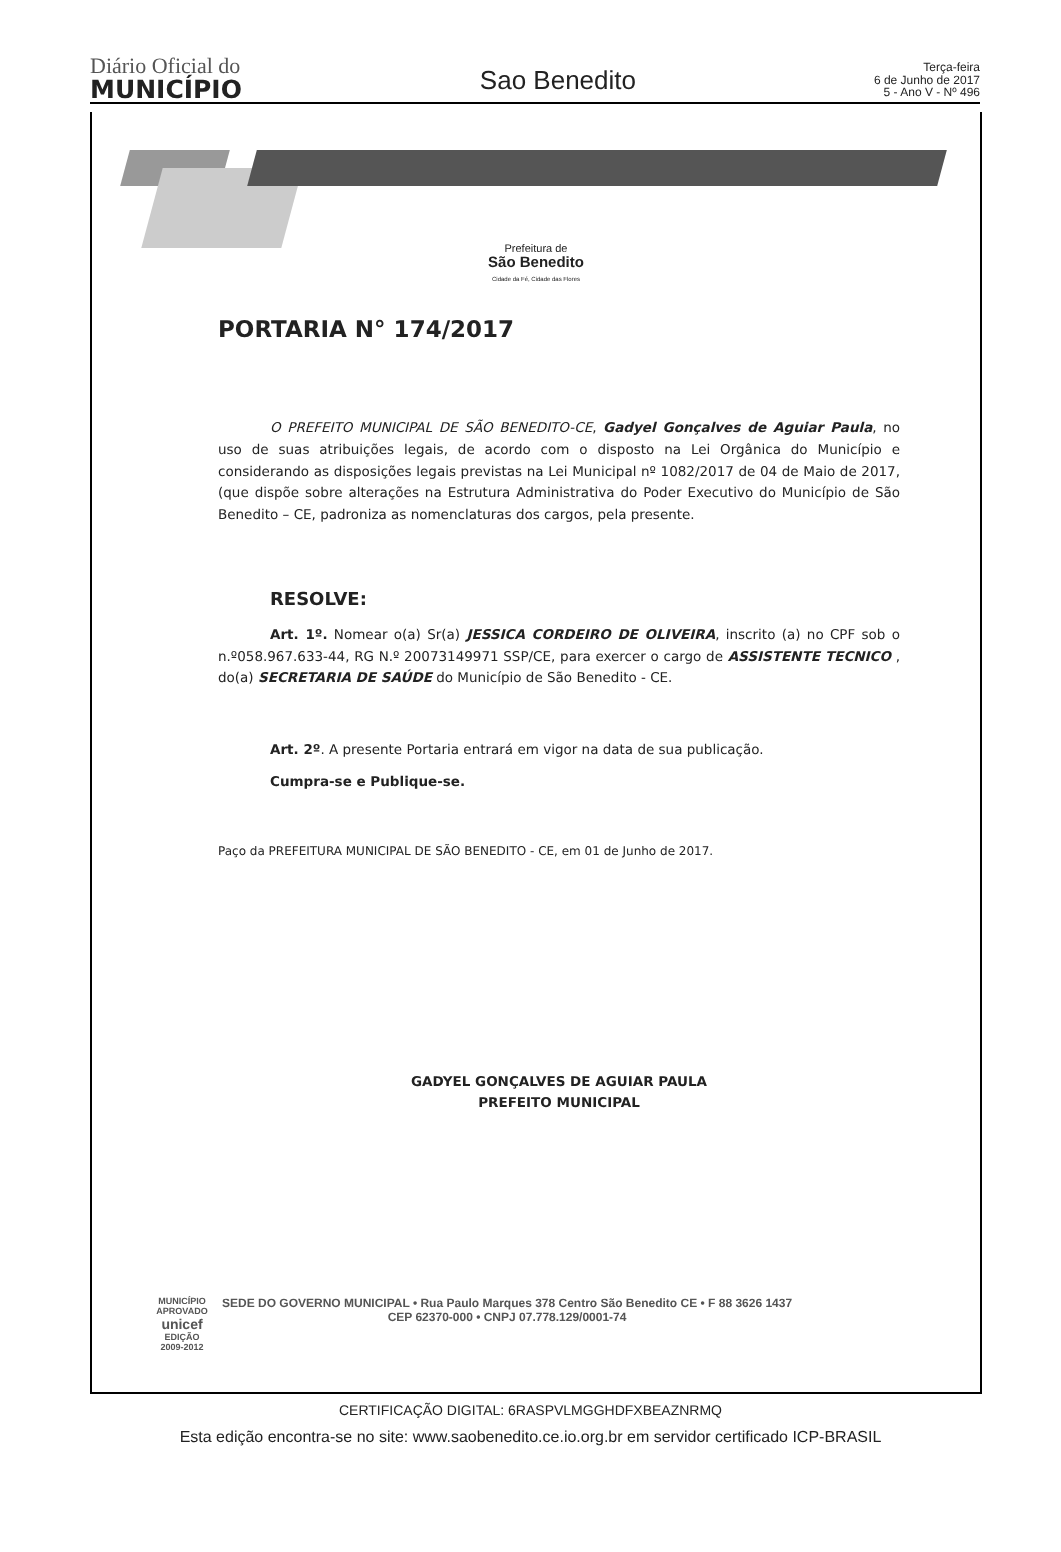Diário Oficial do
MUNICÍPIO
Sao Benedito
Terça-feira
6 de Junho de 2017
5 - Ano V - Nº 496
Prefeitura de
São Benedito
Cidade da Fé, Cidade das Flores
PORTARIA N° 174/2017
O PREFEITO MUNICIPAL DE SÃO BENEDITO-CE, Gadyel Gonçalves de Aguiar Paula, no uso de suas atribuições legais, de acordo com o disposto na Lei Orgânica do Município e considerando as disposições legais previstas na Lei Municipal nº 1082/2017 de 04 de Maio de 2017, (que dispõe sobre alterações na Estrutura Administrativa do Poder Executivo do Município de São Benedito – CE, padroniza as nomenclaturas dos cargos, pela presente.
RESOLVE:
Art. 1º. Nomear o(a) Sr(a) JESSICA CORDEIRO DE OLIVEIRA, inscrito (a) no CPF sob o n.º058.967.633-44, RG N.º 20073149971 SSP/CE, para exercer o cargo de ASSISTENTE TECNICO , do(a) SECRETARIA DE SAÚDE do Município de São Benedito - CE.
Art. 2º. A presente Portaria entrará em vigor na data de sua publicação.
Cumpra-se e Publique-se.
Paço da PREFEITURA MUNICIPAL DE SÃO BENEDITO - CE, em 01 de Junho de 2017.
GADYEL GONÇALVES DE AGUIAR PAULA
PREFEITO MUNICIPAL
MUNICÍPIO APROVADO
unicef
EDIÇÃO 2009-2012
SEDE DO GOVERNO MUNICIPAL • Rua Paulo Marques 378 Centro São Benedito CE • F 88 3626 1437
CEP 62370-000 • CNPJ 07.778.129/0001-74
CERTIFICAÇÃO DIGITAL: 6RASPVLMGGHDFXBEAZNRMQ
Esta edição encontra-se no site: www.saobenedito.ce.io.org.br em servidor certificado ICP-BRASIL